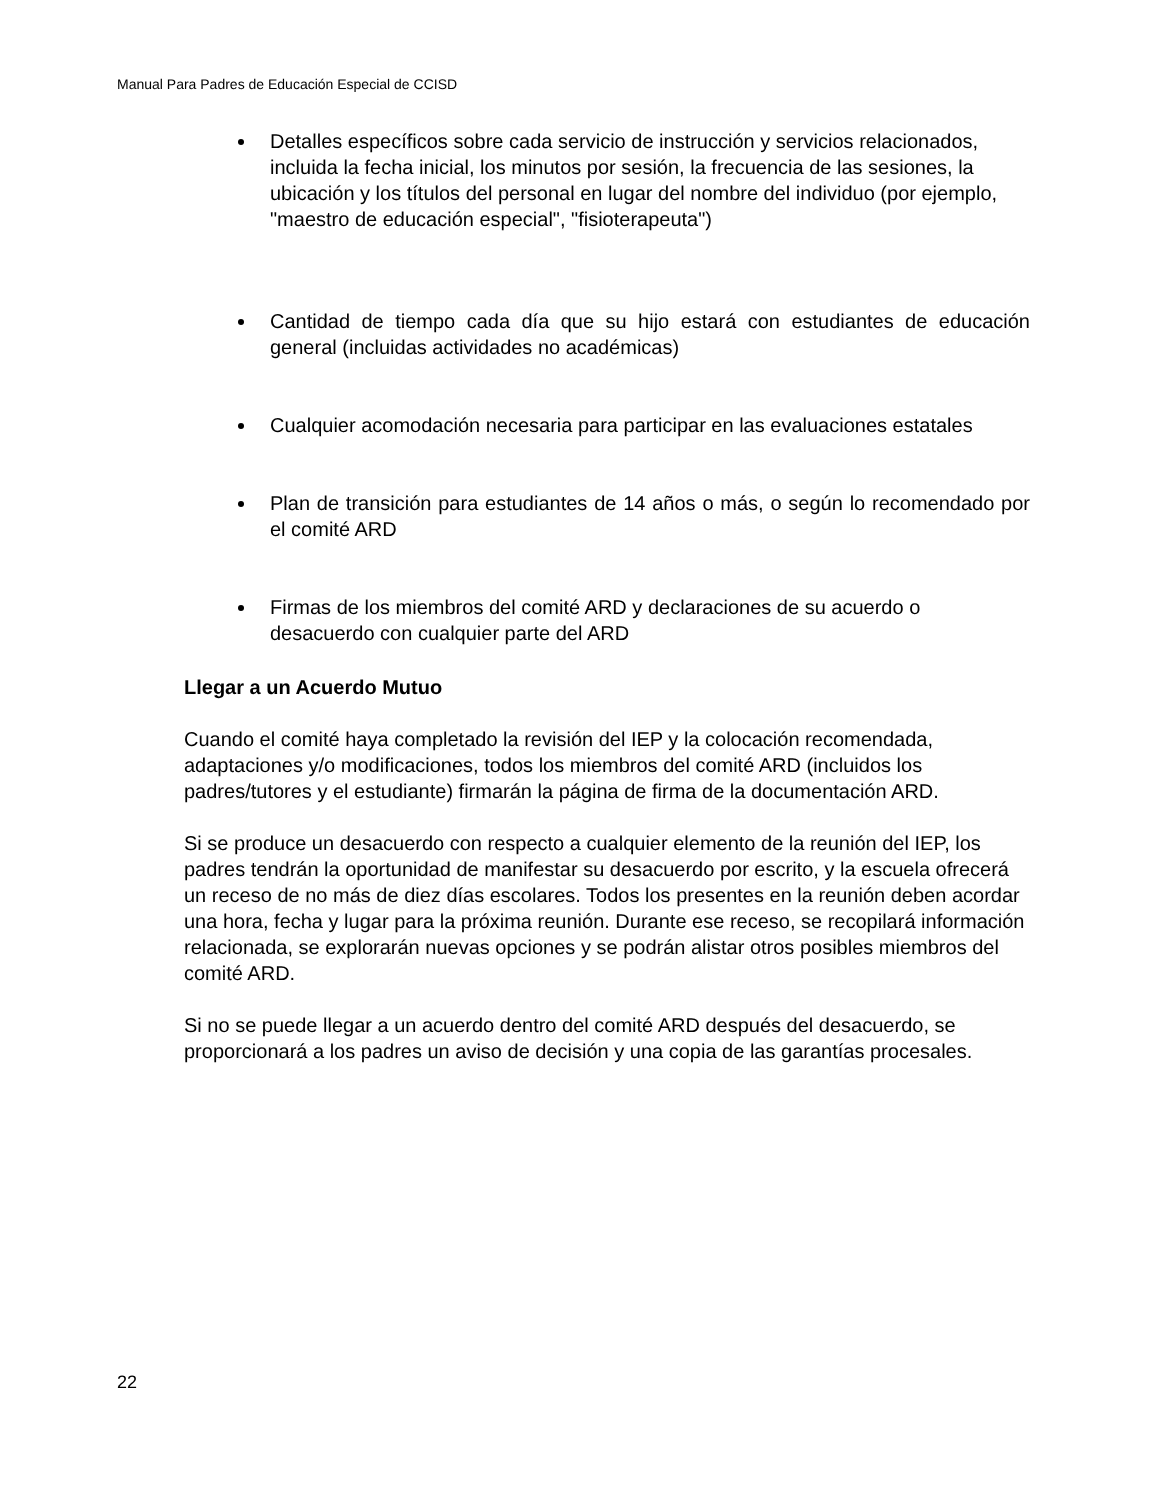Manual Para Padres de Educación Especial de CCISD
Detalles específicos sobre cada servicio de instrucción y servicios relacionados, incluida la fecha inicial, los minutos por sesión, la frecuencia de las sesiones, la ubicación y los títulos del personal en lugar del nombre del individuo (por ejemplo, "maestro de educación especial", "fisioterapeuta")
Cantidad de tiempo cada día que su hijo estará con estudiantes de educación general (incluidas actividades no académicas)
Cualquier acomodación necesaria para participar en las evaluaciones estatales
Plan de transición para estudiantes de 14 años o más, o según lo recomendado por el comité ARD
Firmas de los miembros del comité ARD y declaraciones de su acuerdo o desacuerdo con cualquier parte del ARD
Llegar a un Acuerdo Mutuo
Cuando el comité haya completado la revisión del IEP y la colocación recomendada, adaptaciones y/o modificaciones, todos los miembros del comité ARD (incluidos los padres/tutores y el estudiante) firmarán la página de firma de la documentación ARD.
Si se produce un desacuerdo con respecto a cualquier elemento de la reunión del IEP, los padres tendrán la oportunidad de manifestar su desacuerdo por escrito, y la escuela ofrecerá un receso de no más de diez días escolares. Todos los presentes en la reunión deben acordar una hora, fecha y lugar para la próxima reunión. Durante ese receso, se recopilará información relacionada, se explorarán nuevas opciones y se podrán alistar otros posibles miembros del comité ARD.
Si no se puede llegar a un acuerdo dentro del comité ARD después del desacuerdo, se proporcionará a los padres un aviso de decisión y una copia de las garantías procesales.
22